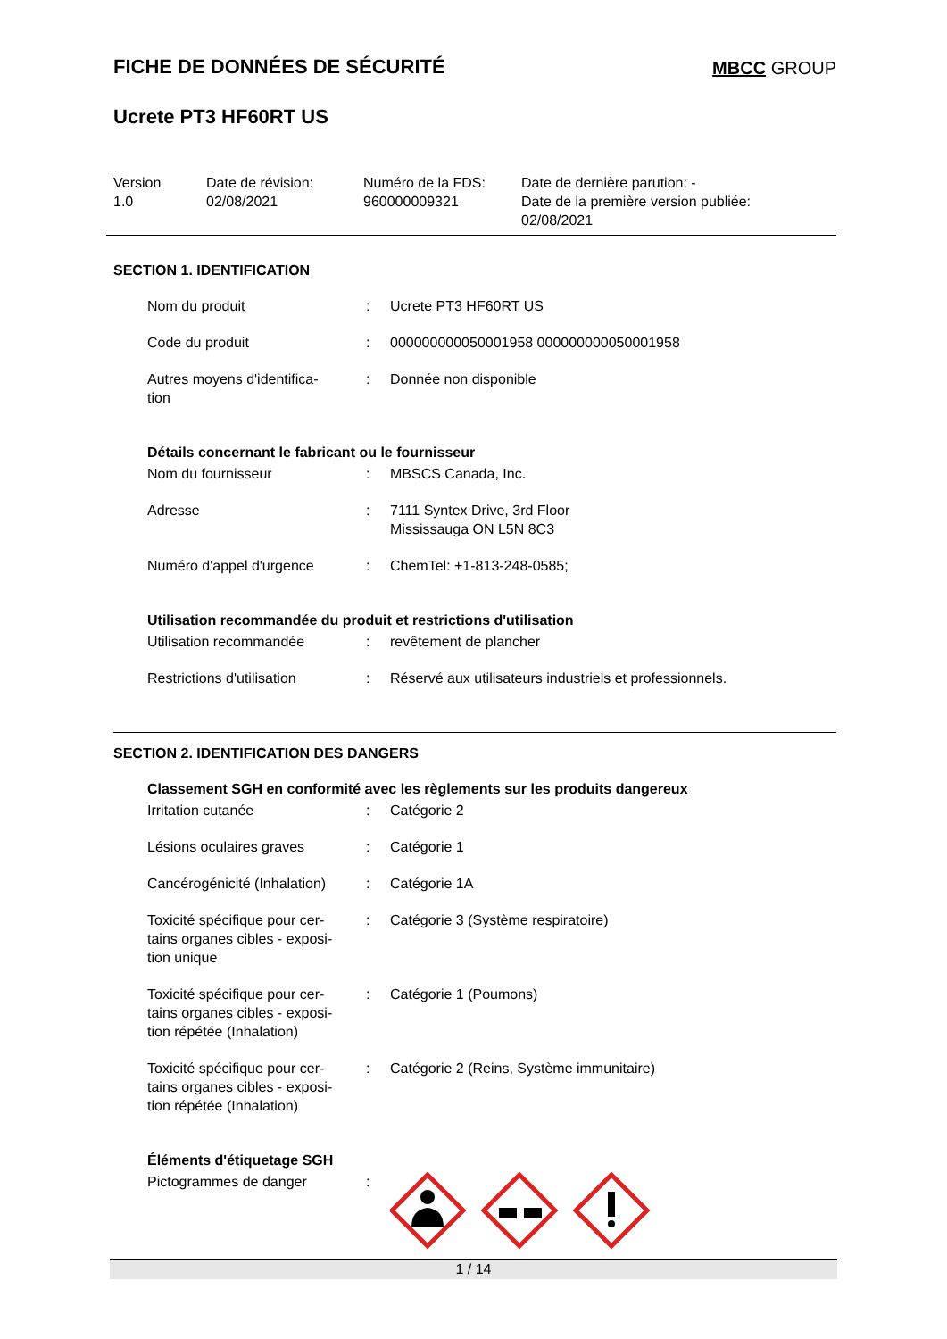FICHE DE DONNÉES DE SÉCURITÉ
MBCC GROUP
Ucrete PT3 HF60RT US
Version
1.0
Date de révision:
02/08/2021
Numéro de la FDS:
960000009321
Date de dernière parution: -
Date de la première version publiée:
02/08/2021
SECTION 1. IDENTIFICATION
| Nom du produit | : | Ucrete PT3 HF60RT US |
| Code du produit | : | 000000000050001958 000000000050001958 |
| Autres moyens d'identifica- tion | : | Donnée non disponible |
Détails concernant le fabricant ou le fournisseur
| Nom du fournisseur | : | MBSCS Canada, Inc. |
| Adresse | : | 7111 Syntex Drive, 3rd Floor Mississauga ON L5N 8C3 |
| Numéro d'appel d'urgence | : | ChemTel: +1-813-248-0585; |
Utilisation recommandée du produit et restrictions d'utilisation
| Utilisation recommandée | : | revêtement de plancher |
| Restrictions d'utilisation | : | Réservé aux utilisateurs industriels et professionnels. |
SECTION 2. IDENTIFICATION DES DANGERS
Classement SGH en conformité avec les règlements sur les produits dangereux
| Irritation cutanée | : | Catégorie 2 |
| Lésions oculaires graves | : | Catégorie 1 |
| Cancérogénicité (Inhalation) | : | Catégorie 1A |
| Toxicité spécifique pour cer- tains organes cibles - exposi- tion unique | : | Catégorie 3 (Système respiratoire) |
| Toxicité spécifique pour cer- tains organes cibles - exposi- tion répétée (Inhalation) | : | Catégorie 1 (Poumons) |
| Toxicité spécifique pour cer- tains organes cibles - exposi- tion répétée (Inhalation) | : | Catégorie 2 (Reins, Système immunitaire) |
Éléments d'étiquetage SGH
| Pictogrammes de danger | : | |
1 / 14